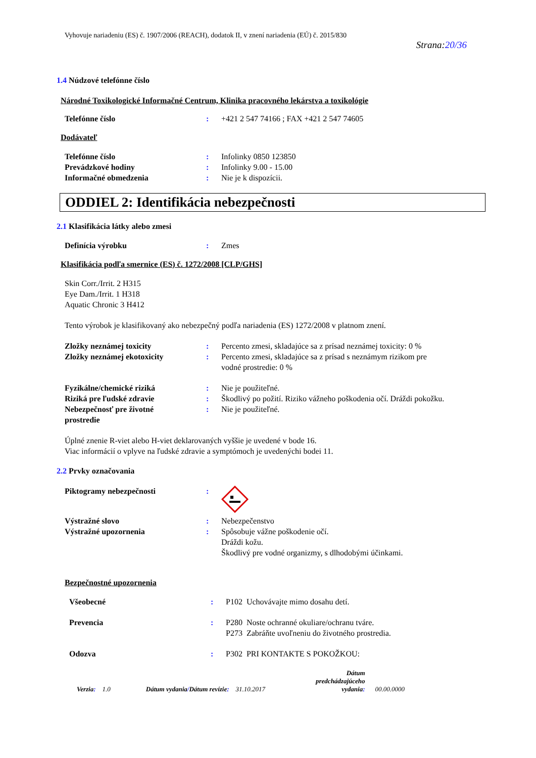Vyhovuje nariadeniu (ES) č. 1907/2006 (REACH), dodatok II, v znení nariadenia (EÚ) č. 2015/830
Strana:20/36
1.4 Núdzové telefónne číslo
Národné Toxikologické Informačné Centrum, Klinika pracovného lekárstva a toxikológie
| Telefónne číslo | : | +421 2 547 74166 ; FAX +421 2 547 74605 |
Dodávateľ
| Telefónne číslo | : | Infolinky 0850 123850 |
| Prevádzkové hodiny | : | Infolinky 9.00 - 15.00 |
| Informačné obmedzenia | : | Nie je k dispozícii. |
ODDIEL 2: Identifikácia nebezpečnosti
2.1 Klasifikácia látky alebo zmesi
| Definícia výrobku | : | Zmes |
Klasifikácia podľa smernice (ES) č. 1272/2008 [CLP/GHS]
Skin Corr./Irrit. 2 H315
Eye Dam./Irrit. 1 H318
Aquatic Chronic 3 H412
Tento výrobok je klasifikovaný ako nebezpečný podľa nariadenia (ES) 1272/2008 v platnom znení.
| Zložky neznámej toxicity | : | Percento zmesi, skladajúce sa z prísad neznámej toxicity: 0 % |
| Zložky neznámej ekotoxicity | : | Percento zmesi, skladajúce sa z prísad s neznámym rizikom pre vodné prostredie: 0 % |
| Fyzikálne/chemické riziká | : | Nie je použiteľné. |
| Riziká pre ľudské zdravie | : | Škodlivý po požití. Riziko vážneho poškodenia očí. Dráždi pokožku. |
| Nebezpečnosť pre životné prostredie | : | Nie je použiteľné. |
Úplné znenie R-viet alebo H-viet deklarovaných vyššie je uvedené v bode 16.
Viac informácií o vplyve na ľudské zdravie a symptómoch je uvedenýchi bodei 11.
2.2 Prvky označovania
| Piktogramy nebezpečnosti | : | |
| Výstražné slovo | : | Nebezpečenstvo |
| Výstražné upozornenia | : | Spôsobuje vážne poškodenie očí. Dráždi kožu. Škodlivý pre vodné organizmy, s dlhodobými účinkami. |
Bezpečnostné upozornenia
| Všeobecné | : | P102 Uchovávajte mimo dosahu detí. |
| Prevencia | : | P280 Noste ochranné okuliare/ochranu tváre. P273 Zabráňte uvoľneniu do životného prostredia. |
| Odozva | : | P302 PRI KONTAKTE S POKOŽKOU: |
Verzia: 1.0 Dátum vydania/Dátum revízie: 31.10.2017 Dátum
predchádzajúceho
vydania: 00.00.0000